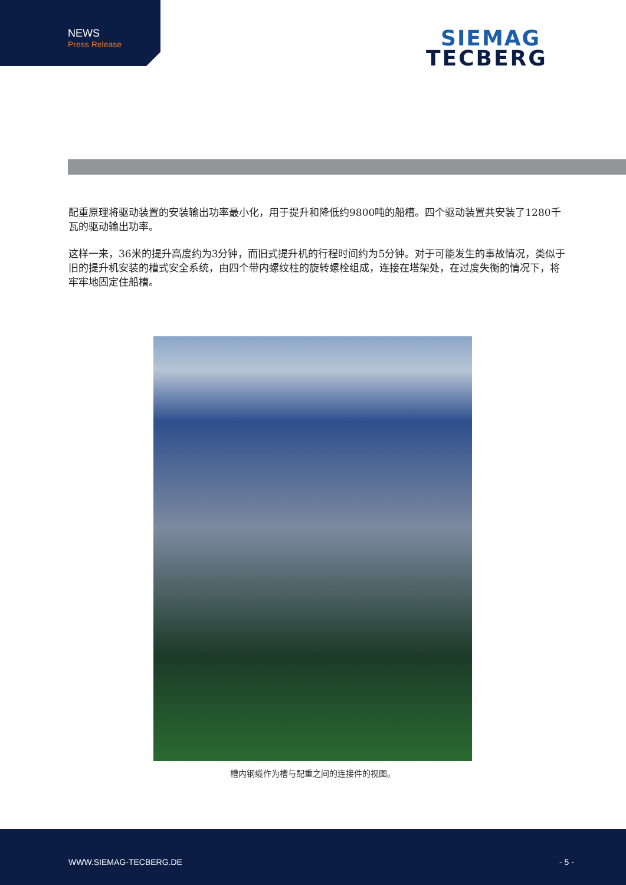NEWS
Press Release
SIEMAG
TECBERG
配重原理将驱动装置的安装输出功率最小化，用于提升和降低约9800吨的船槽。四个驱动装置共安装了1280千瓦的驱动输出功率。
这样一来，36米的提升高度约为3分钟，而旧式提升机的行程时间约为5分钟。对于可能发生的事故情况，类似于旧的提升机安装的槽式安全系统，由四个带内螺纹柱的旋转螺栓组成，连接在塔架处，在过度失衡的情况下，将牢牢地固定住船槽。
槽内钢缆作为槽与配重之间的连接件的视图。
WWW.SIEMAG-TECBERG.DE - 5 -